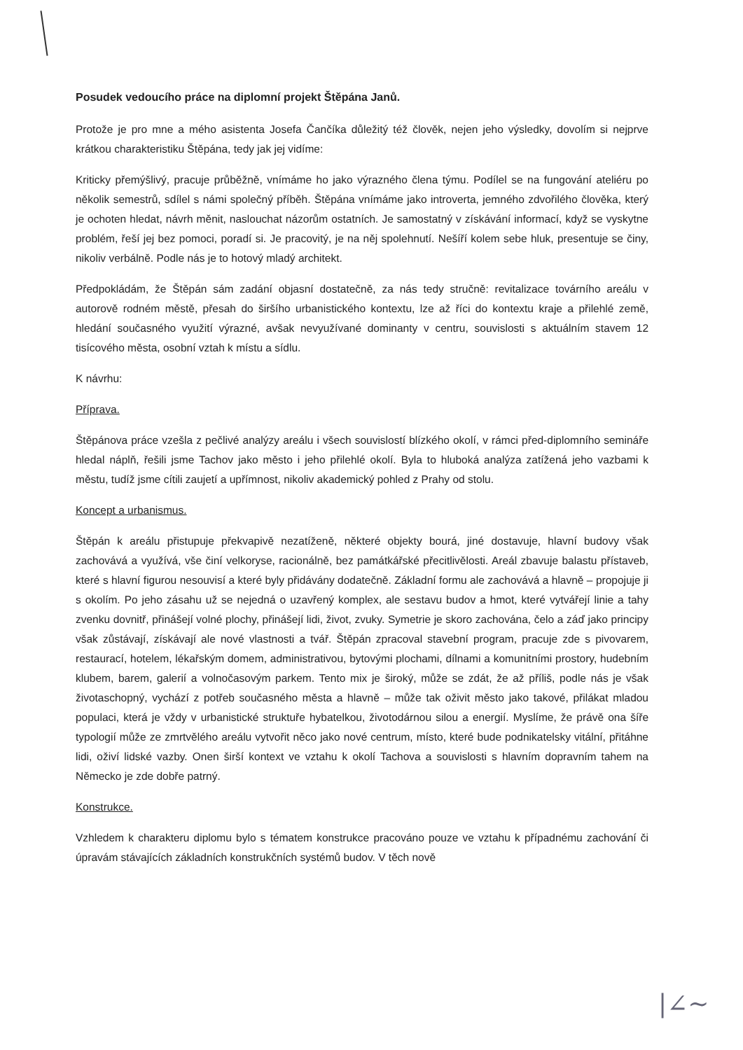Posudek vedoucího práce na diplomní projekt Štěpána Janů.
Protože je pro mne a mého asistenta Josefa Čančíka důležitý též člověk, nejen jeho výsledky, dovolím si nejprve krátkou charakteristiku Štěpána, tedy jak jej vidíme:
Kriticky přemýšlivý, pracuje průběžně, vnímáme ho jako výrazného člena týmu. Podílel se na fungování ateliéru po několik semestrů, sdílel s námi společný příběh. Štěpána vnímáme jako introverta, jemného zdvořilého člověka, který je ochoten hledat, návrh měnit, naslouchat názorům ostatních. Je samostatný v získávání informací, když se vyskytne problém, řeší jej bez pomoci, poradí si. Je pracovitý, je na něj spolehnutí. Nešíří kolem sebe hluk, presentuje se činy, nikoliv verbálně. Podle nás je to hotový mladý architekt.
Předpokládám, že Štěpán sám zadání objasní dostatečně, za nás tedy stručně: revitalizace továrního areálu v autorově rodném městě, přesah do širšího urbanistického kontextu, lze až říci do kontextu kraje a přilehlé země, hledání současného využití výrazné, avšak nevyužívané dominanty v centru, souvislosti s aktuálním stavem 12 tisícového města, osobní vztah k místu a sídlu.
K návrhu:
Příprava.
Štěpánova práce vzešla z pečlivé analýzy areálu i všech souvislostí blízkého okolí, v rámci před-diplomního semináře hledal náplň, řešili jsme Tachov jako město i jeho přilehlé okolí. Byla to hluboká analýza zatížená jeho vazbami k městu, tudíž jsme cítili zaujetí a upřímnost, nikoliv akademický pohled z Prahy od stolu.
Koncept a urbanismus.
Štěpán k areálu přistupuje překvapivě nezatíženě, některé objekty bourá, jiné dostavuje, hlavní budovy však zachovává a využívá, vše činí velkoryse, racionálně, bez památkářské přecitlivělosti. Areál zbavuje balastu přístaveb, které s hlavní figurou nesouvisí a které byly přidávány dodatečně. Základní formu ale zachovává a hlavně – propojuje ji s okolím. Po jeho zásahu už se nejedná o uzavřený komplex, ale sestavu budov a hmot, které vytvářejí linie a tahy zvenku dovnitř, přinášejí volné plochy, přinášejí lidi, život, zvuky. Symetrie je skoro zachována, čelo a záď jako principy však zůstávají, získávají ale nové vlastnosti a tvář. Štěpán zpracoval stavební program, pracuje zde s pivovarem, restaurací, hotelem, lékařským domem, administrativou, bytovými plochami, dílnami a komunitními prostory, hudebním klubem, barem, galerií a volnočasovým parkem. Tento mix je široký, může se zdát, že až příliš, podle nás je však životaschopný, vychází z potřeb současného města a hlavně – může tak oživit město jako takové, přilákat mladou populaci, která je vždy v urbanistické struktuře hybatelkou, životodárnou silou a energií. Myslíme, že právě ona šíře typologií může ze zmrtvělého areálu vytvořit něco jako nové centrum, místo, které bude podnikatelsky vitální, přitáhne lidi, oživí lidské vazby. Onen širší kontext ve vztahu k okolí Tachova a souvislosti s hlavním dopravním tahem na Německo je zde dobře patrný.
Konstrukce.
Vzhledem k charakteru diplomu bylo s tématem konstrukce pracováno pouze ve vztahu k případnému zachování či úpravám stávajících základních konstrukčních systémů budov. V těch nově
|∠~